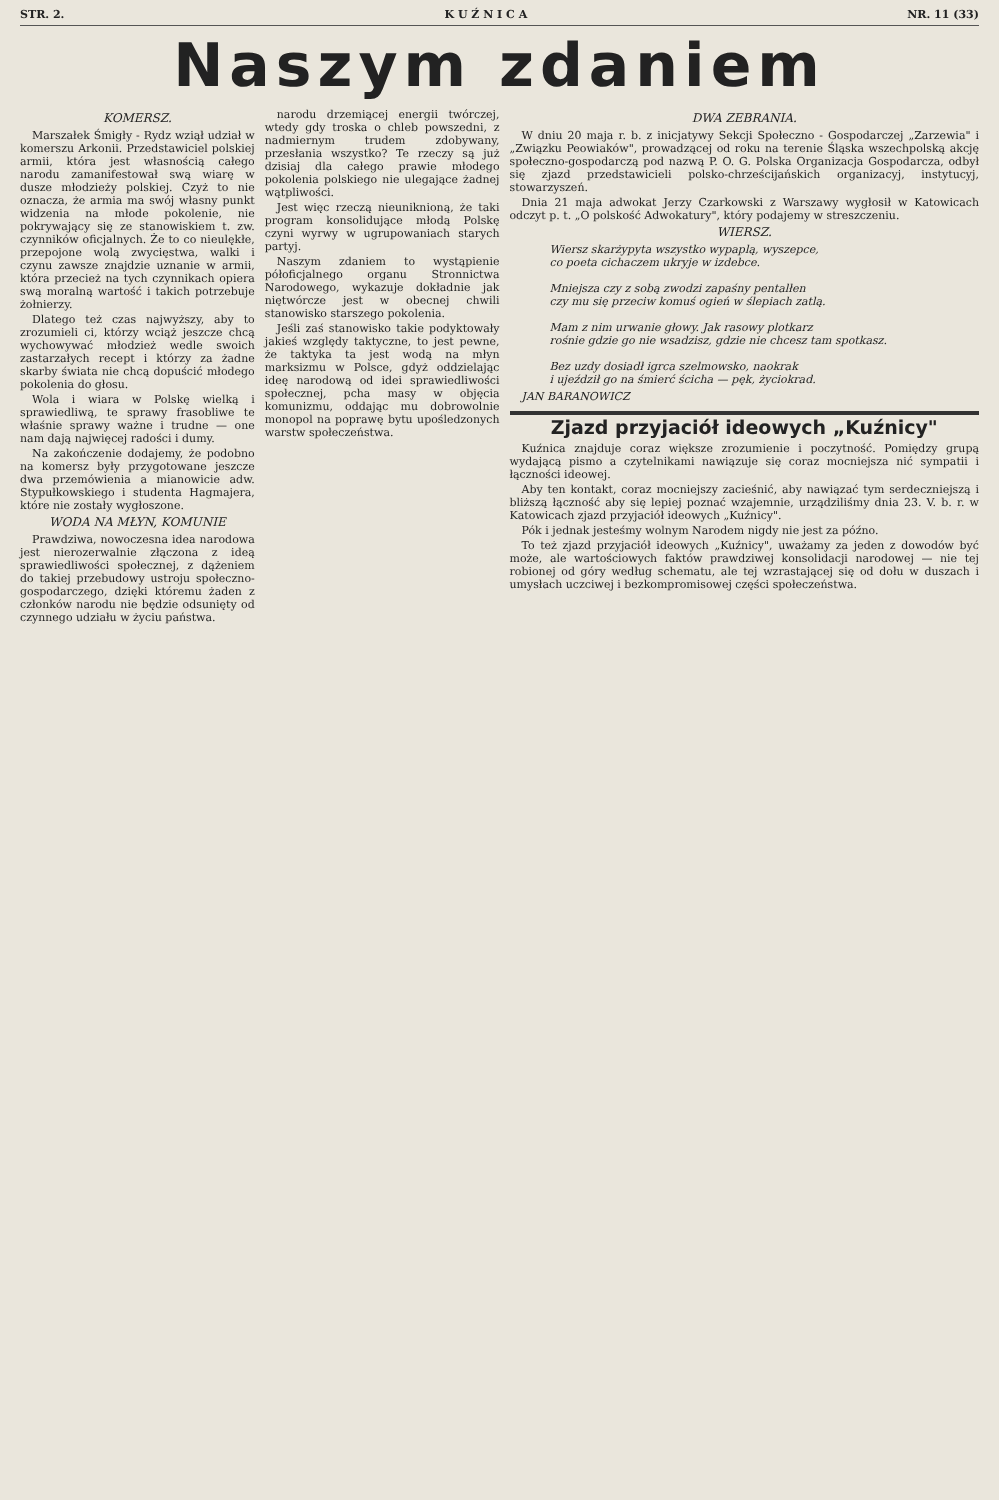STR. 2. K U Ź N I C A NR. 11 (33)
Naszym zdaniem
KOMERSZ.
Marszałek Śmigły - Rydz wziął udział w komerszu Arkonii. Przedstawiciel polskiej armii, która jest własnością całego narodu zamanifestował swą wiarę w dusze młodzieży polskiej. Czyż to nie oznacza, że armia ma swój własny punkt widzenia na młode pokolenie, nie pokrywający się ze stanowiskiem t. zw. czynników oficjalnych. Że to co nieulękłe, przepojone wolą zwycięstwa, walki i czynu zawsze znajdzie uznanie w armii, która przecież na tych czynnikach opiera swą moralną wartość i takich potrzebuje żołnierzy.
Dlatego też czas najwyższy, aby to zrozumieli ci, którzy wciąż jeszcze chcą wychowywać młodzież wedle swoich zastarzałych recept i którzy za żadne skarby świata nie chcą dopuścić młodego pokolenia do głosu.
Wola i wiara w Polskę wielką i sprawiedliwą, te sprawy frasobliwe te właśnie sprawy ważne i trudne — one nam dają najwięcej radości i dumy.
Na zakończenie dodajemy, że podobno na komersz były przygotowane jeszcze dwa przemówienia a mianowicie adw. Stypułkowskiego i studenta Hagmajera, które nie zostały wygłoszone.
WODA NA MŁYN, KOMUNIE
Prawdziwa, nowoczesna idea narodowa jest nierozerwalnie złączona z ideą sprawiedliwości społecznej, z dążeniem do takiej przebudowy ustroju społeczno-gospodarczego, dzięki któremu żaden z członków narodu nie będzie odsunięty od czynnego udziału w życiu państwa.
narodu drzemiącej energii twórczej, wtedy gdy troska o chleb powszedni, z nadmiernym trudem zdobywany, przesłania wszystko? Te rzeczy są już dzisiaj dla całego prawie młodego pokolenia polskiego nie ulegające żadnej wątpliwości.
Jest więc rzeczą nieuniknioną, że taki program konsolidujące młodą Polskę czyni wyrwy w ugrupowaniach starych partyj.
Naszym zdaniem to wystąpienie półoficjalnego organu Stronnictwa Narodowego, wykazuje dokładnie jak niętwórcze jest w obecnej chwili stanowisko starszego pokolenia.
Jeśli zaś stanowisko takie podyktowały jakieś względy taktyczne, to jest pewne, że taktyka ta jest wodą na młyn marksizmu w Polsce, gdyż oddzielając ideę narodową od idei sprawiedliwości społecznej, pcha masy w objęcia komunizmu, oddając mu dobrowolnie monopol na poprawę bytu upośledzonych warstw społeczeństwa.
DWA ZEBRANIA.
W dniu 20 maja r. b. z inicjatywy Sekcji Społeczno - Gospodarczej „Zarzewia" i „Związku Peowiaków", prowadzącej od roku na terenie Śląska wszechpolską akcję społeczno-gospodarczą pod nazwą P. O. G. Polska Organizacja Gospodarcza, odbył się zjazd przedstawicieli polsko-chrześcijańskich organizacyj, instytucyj, stowarzyszeń.
Dnia 21 maja adwokat Jerzy Czarkowski z Warszawy wygłosił w Katowicach odczyt p. t. „O polskość Adwokatury", który podajemy w streszczeniu.
WIERSZ.
Wiersz skarżypyta wszystko wypaplą, wyszepce,
co poeta cichaczem ukryje w izdebce.
Mniejsza czy z sobą zwodzi zapaśny pentalłen
czy mu się przeciw komuś ogień w ślepiach zatlą.
Mam z nim urwanie głowy. Jak rasowy plotkarz
rośnie gdzie go nie wsadzisz, gdzie nie chcesz tam spotkasz.
Bez uzdy dosiadł igrca szelmowsko, naokrak
i ujeździł go na śmierć ścicha — pęk, życiokrad.
JAN BARANOWICZ
Zjazd przyjaciół ideowych „Kuźnicy"
Kuźnica znajduje coraz większe zrozumienie i poczytność. Pomiędzy grupą wydającą pismo a czytelnikami nawiązuje się coraz mocniejsza nić sympatii i łączności ideowej.
Aby ten kontakt, coraz mocniejszy zacieśnić, aby nawiązać tym serdeczniejszą i bliższą łączność aby się lepiej poznać wzajemnie, urządziliśmy dnia 23. V. b. r. w Katowicach zjazd przyjaciół ideowych „Kuźnicy".
Pók i jednak jesteśmy wolnym Narodem nigdy nie jest za późno.
To też zjazd przyjaciół ideowych „Kuźnicy", uważamy za jeden z dowodów być może, ale wartościowych faktów prawdziwej konsolidacji narodowej — nie tej robionej od góry według schematu, ale tej wzrastającej się od dołu w duszach i umysłach uczciwej i bezkompromisowej części społeczeństwa.